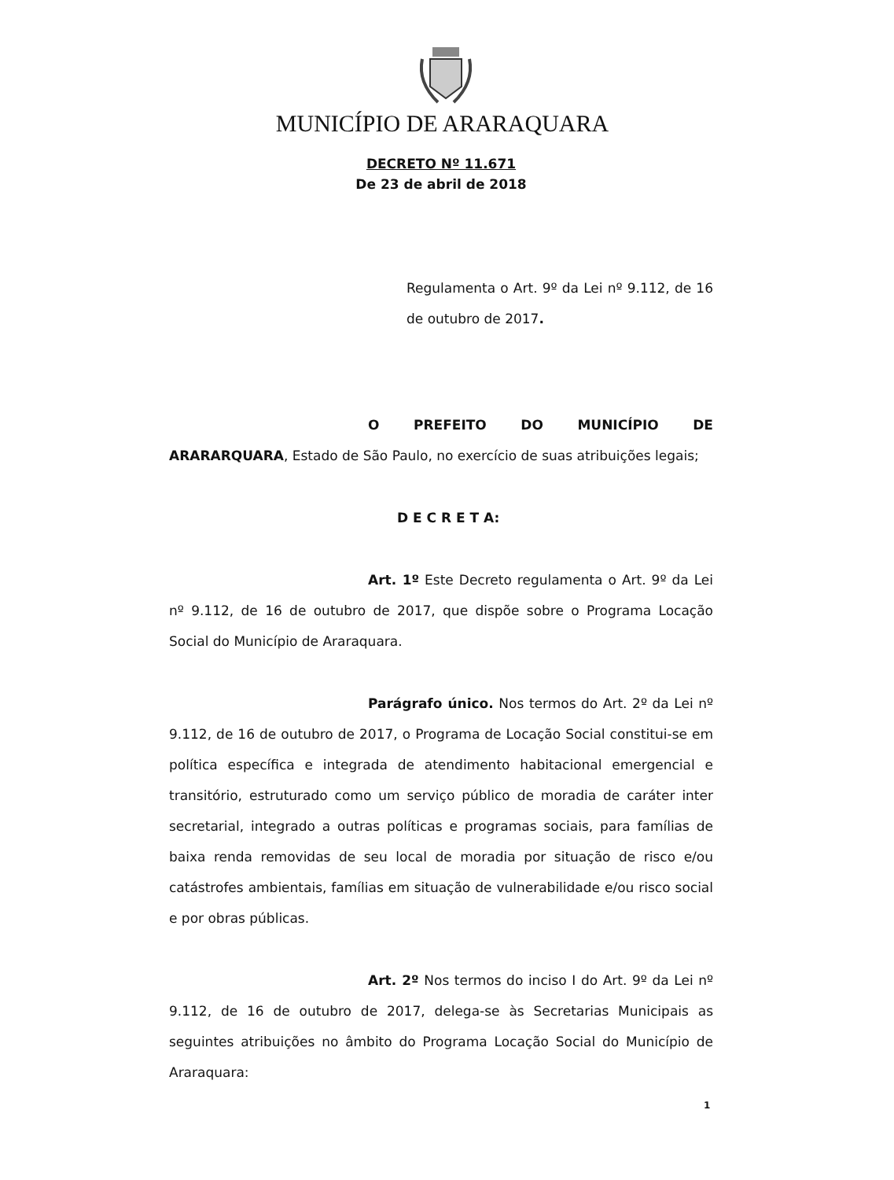MUNICÍPIO DE ARARAQUARA
DECRETO Nº 11.671
De 23 de abril de 2018
Regulamenta o Art. 9º da Lei nº 9.112, de 16 de outubro de 2017.
O PREFEITO DO MUNICÍPIO DE ARARARQUARA, Estado de São Paulo, no exercício de suas atribuições legais;
D E C R E T A:
Art. 1º Este Decreto regulamenta o Art. 9º da Lei nº 9.112, de 16 de outubro de 2017, que dispõe sobre o Programa Locação Social do Município de Araraquara.
Parágrafo único. Nos termos do Art. 2º da Lei nº 9.112, de 16 de outubro de 2017, o Programa de Locação Social constitui-se em política específica e integrada de atendimento habitacional emergencial e transitório, estruturado como um serviço público de moradia de caráter inter secretarial, integrado a outras políticas e programas sociais, para famílias de baixa renda removidas de seu local de moradia por situação de risco e/ou catástrofes ambientais, famílias em situação de vulnerabilidade e/ou risco social e por obras públicas.
Art. 2º Nos termos do inciso I do Art. 9º da Lei nº 9.112, de 16 de outubro de 2017, delega-se às Secretarias Municipais as seguintes atribuições no âmbito do Programa Locação Social do Município de Araraquara:
1